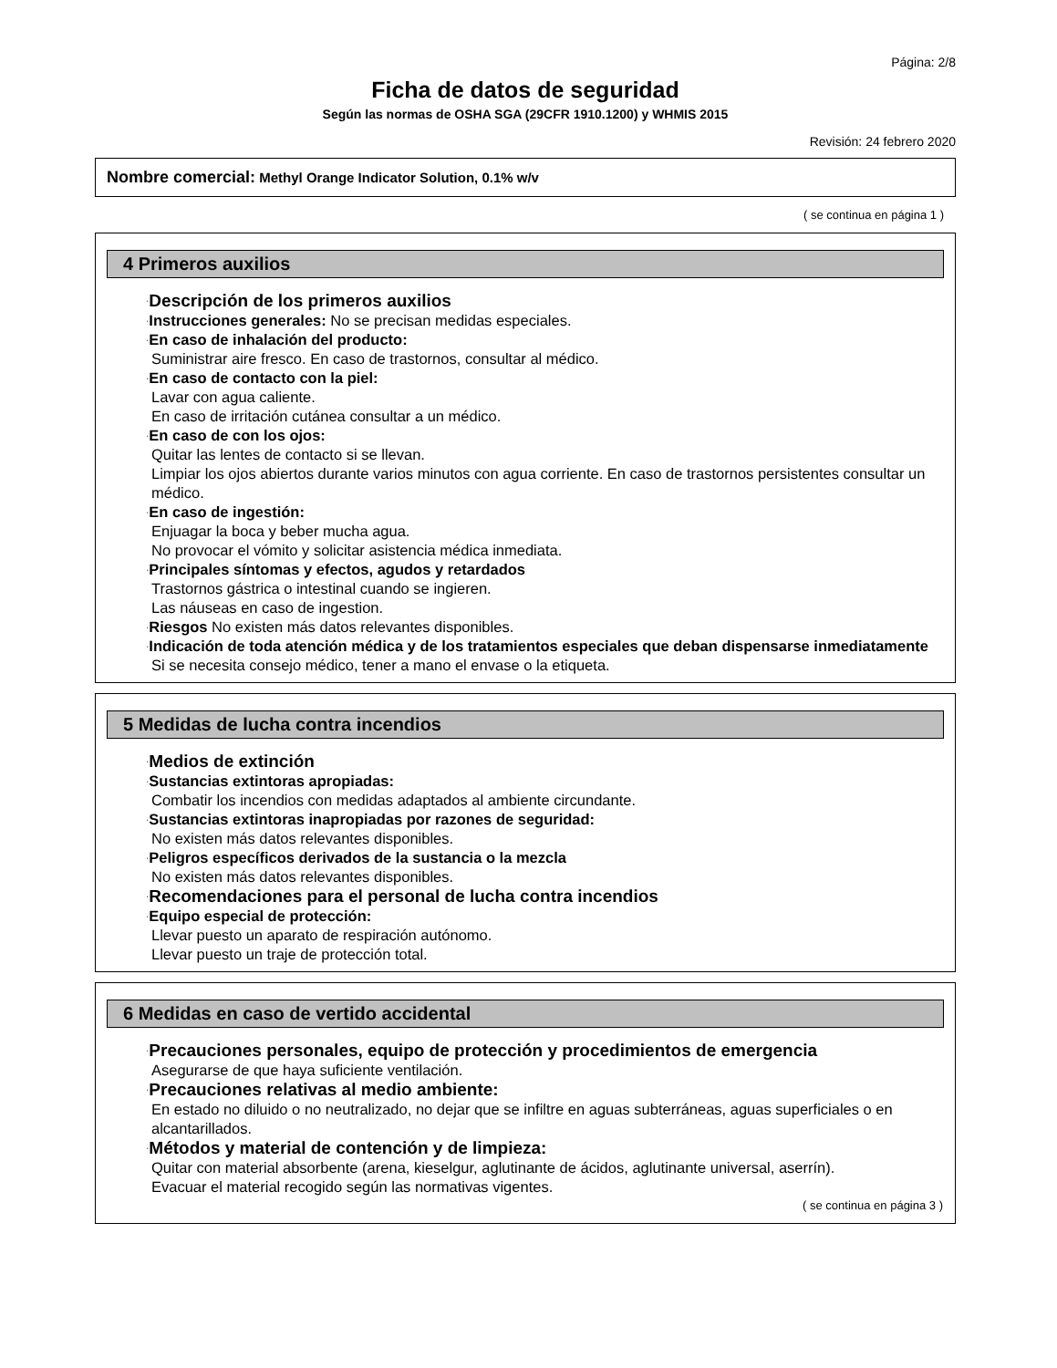Página: 2/8
Ficha de datos de seguridad
Según las normas de OSHA SGA (29CFR 1910.1200) y WHMIS 2015
Revisión: 24 febrero 2020
Nombre comercial: Methyl Orange Indicator Solution, 0.1% w/v
( se continua en página 1 )
4 Primeros auxilios
·Descripción de los primeros auxilios
·Instrucciones generales: No se precisan medidas especiales.
·En caso de inhalación del producto:
Suministrar aire fresco. En caso de trastornos, consultar al médico.
·En caso de contacto con la piel:
Lavar con agua caliente.
En caso de irritación cutánea consultar a un médico.
·En caso de con los ojos:
Quitar las lentes de contacto si se llevan.
Limpiar los ojos abiertos durante varios minutos con agua corriente. En caso de trastornos persistentes consultar un médico.
·En caso de ingestión:
Enjuagar la boca y beber mucha agua.
No provocar el vómito y solicitar asistencia médica inmediata.
·Principales síntomas y efectos, agudos y retardados
Trastornos gástrica o intestinal cuando se ingieren.
Las náuseas en caso de ingestion.
·Riesgos No existen más datos relevantes disponibles.
·Indicación de toda atención médica y de los tratamientos especiales que deban dispensarse inmediatamente
Si se necesita consejo médico, tener a mano el envase o la etiqueta.
5 Medidas de lucha contra incendios
·Medios de extinción
·Sustancias extintoras apropiadas:
Combatir los incendios con medidas adaptados al ambiente circundante.
·Sustancias extintoras inapropiadas por razones de seguridad:
No existen más datos relevantes disponibles.
·Peligros específicos derivados de la sustancia o la mezcla
No existen más datos relevantes disponibles.
·Recomendaciones para el personal de lucha contra incendios
·Equipo especial de protección:
Llevar puesto un aparato de respiración autónomo.
Llevar puesto un traje de protección total.
6 Medidas en caso de vertido accidental
·Precauciones personales, equipo de protección y procedimientos de emergencia
Asegurarse de que haya suficiente ventilación.
·Precauciones relativas al medio ambiente:
En estado no diluido o no neutralizado, no dejar que se infiltre en aguas subterráneas, aguas superficiales o en alcantarillados.
·Métodos y material de contención y de limpieza:
Quitar con material absorbente (arena, kieselgur, aglutinante de ácidos, aglutinante universal, aserrín).
Evacuar el material recogido según las normativas vigentes.
( se continua en página 3 )